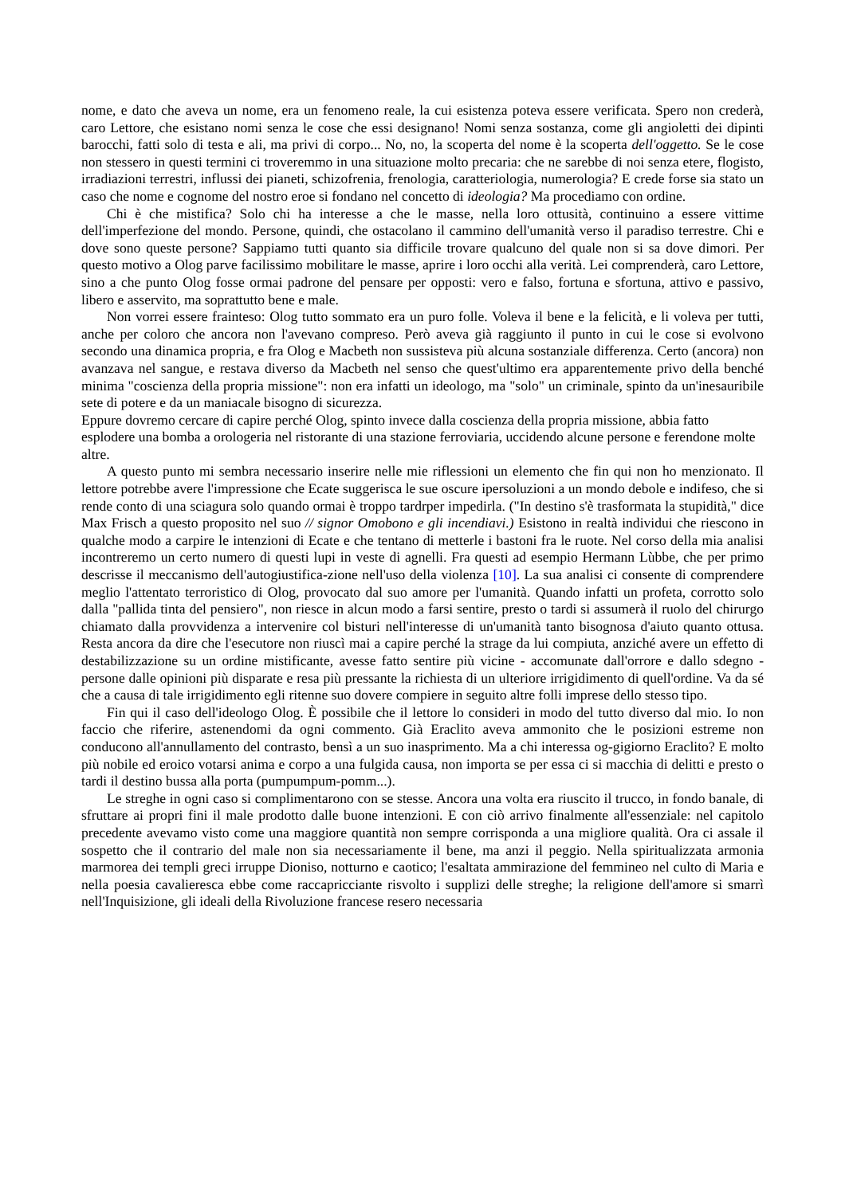nome, e dato che aveva un nome, era un fenomeno reale, la cui esistenza poteva essere verificata. Spero non crederà, caro Lettore, che esistano nomi senza le cose che essi designano! Nomi senza sostanza, come gli angioletti dei dipinti barocchi, fatti solo di testa e ali, ma privi di corpo... No, no, la scoperta del nome è la scoperta dell'oggetto. Se le cose non stessero in questi termini ci troveremmo in una situazione molto precaria: che ne sarebbe di noi senza etere, flogisto, irradiazioni terrestri, influssi dei pianeti, schizofrenia, frenologia, caratteriologia, numerologia? E crede forse sia stato un caso che nome e cognome del nostro eroe si fondano nel concetto di ideologia? Ma procediamo con ordine.
Chi è che mistifica? Solo chi ha interesse a che le masse, nella loro ottusità, continuino a essere vittime dell'imperfezione del mondo. Persone, quindi, che ostacolano il cammino dell'umanità verso il paradiso terrestre. Chi e dove sono queste persone? Sappiamo tutti quanto sia difficile trovare qualcuno del quale non si sa dove dimori. Per questo motivo a Olog parve facilissimo mobilitare le masse, aprire i loro occhi alla verità. Lei comprenderà, caro Lettore, sino a che punto Olog fosse ormai padrone del pensare per opposti: vero e falso, fortuna e sfortuna, attivo e passivo, libero e asservito, ma soprattutto bene e male.
Non vorrei essere frainteso: Olog tutto sommato era un puro folle. Voleva il bene e la felicità, e li voleva per tutti, anche per coloro che ancora non l'avevano compreso. Però aveva già raggiunto il punto in cui le cose si evolvono secondo una dinamica propria, e fra Olog e Macbeth non sussisteva più alcuna sostanziale differenza. Certo (ancora) non avanzava nel sangue, e restava diverso da Macbeth nel senso che quest'ultimo era apparentemente privo della benché minima "coscienza della propria missione": non era infatti un ideologo, ma "solo" un criminale, spinto da un'inesauribile sete di potere e da un maniacale bisogno di sicurezza.
Eppure dovremo cercare di capire perché Olog, spinto invece dalla coscienza della propria missione, abbia fatto esplodere una bomba a orologeria nel ristorante di una stazione ferroviaria, uccidendo alcune persone e ferendone molte altre.
A questo punto mi sembra necessario inserire nelle mie riflessioni un elemento che fin qui non ho menzionato. Il lettore potrebbe avere l'impressione che Ecate suggerisca le sue oscure ipersoluzioni a un mondo debole e indifeso, che si rende conto di una sciagura solo quando ormai è troppo tardrper impedirla. ("In destino s'è trasformata la stupidità," dice Max Frisch a questo proposito nel suo // signor Omobono e gli incendiavi.) Esistono in realtà individui che riescono in qualche modo a carpire le intenzioni di Ecate e che tentano di metterle i bastoni fra le ruote. Nel corso della mia analisi incontreremo un certo numero di questi lupi in veste di agnelli. Fra questi ad esempio Hermann Lùbbe, che per primo descrisse il meccanismo dell'autogiustifica-zione nell'uso della violenza [10]. La sua analisi ci consente di comprendere meglio l'attentato terroristico di Olog, provocato dal suo amore per l'umanità. Quando infatti un profeta, corrotto solo dalla "pallida tinta del pensiero", non riesce in alcun modo a farsi sentire, presto o tardi si assumerà il ruolo del chirurgo chiamato dalla provvidenza a intervenire col bisturi nell'interesse di un'umanità tanto bisognosa d'aiuto quanto ottusa. Resta ancora da dire che l'esecutore non riuscì mai a capire perché la strage da lui compiuta, anziché avere un effetto di destabilizzazione su un ordine mistificante, avesse fatto sentire più vicine - accomunate dall'orrore e dallo sdegno - persone dalle opinioni più disparate e resa più pressante la richiesta di un ulteriore irrigidimento di quell'ordine. Va da sé che a causa di tale irrigidimento egli ritenne suo dovere compiere in seguito altre folli imprese dello stesso tipo.
Fin qui il caso dell'ideologo Olog. È possibile che il lettore lo consideri in modo del tutto diverso dal mio. Io non faccio che riferire, astenendomi da ogni commento. Già Eraclito aveva ammonito che le posizioni estreme non conducono all'annullamento del contrasto, bensì a un suo inasprimento. Ma a chi interessa og-gigiorno Eraclito? E molto più nobile ed eroico votarsi anima e corpo a una fulgida causa, non importa se per essa ci si macchia di delitti e presto o tardi il destino bussa alla porta (pumpumpum-pomm...).
Le streghe in ogni caso si complimentarono con se stesse. Ancora una volta era riuscito il trucco, in fondo banale, di sfruttare ai propri fini il male prodotto dalle buone intenzioni. E con ciò arrivo finalmente all'essenziale: nel capitolo precedente avevamo visto come una maggiore quantità non sempre corrisponda a una migliore qualità. Ora ci assale il sospetto che il contrario del male non sia necessariamente il bene, ma anzi il peggio. Nella spiritualizzata armonia marmorea dei templi greci irruppe Dioniso, notturno e caotico; l'esaltata ammirazione del femmineo nel culto di Maria e nella poesia cavalieresca ebbe come raccapricciante risvolto i supplizi delle streghe; la religione dell'amore si smarrì nell'Inquisizione, gli ideali della Rivoluzione francese resero necessaria